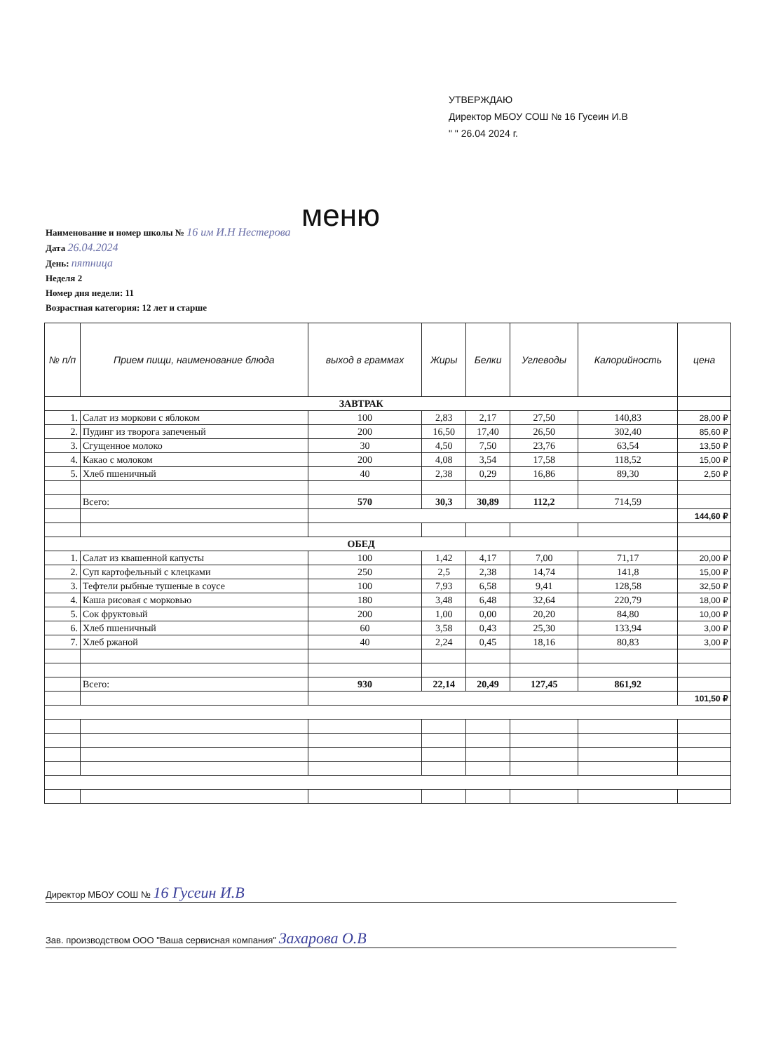УТВЕРЖДАЮ
Директор МБОУ СОШ № 16 Гусеин И.В
" " 26.04 2024 г.
меню
Наименование и номер школы № 16 им И.Н Нестерова
Дата 26.04.2024
День: пятница
Неделя 2
Номер дня недели: 11
Возрастная категория: 12 лет и старше
| № п/п | Прием пищи, наименование блюда | выход в граммах | Жиры | Белки | Углеводы | Калорийность | цена |
| --- | --- | --- | --- | --- | --- | --- | --- |
| ЗАВТРАК | | | | | | | |
| 1. | Салат из моркови с яблоком | 100 | 2,83 | 2,17 | 27,50 | 140,83 | 28,00 ₽ |
| 2. | Пудинг из творога запеченый | 200 | 16,50 | 17,40 | 26,50 | 302,40 | 85,60 ₽ |
| 3. | Сгущенное молоко | 30 | 4,50 | 7,50 | 23,76 | 63,54 | 13,50 ₽ |
| 4. | Какао с молоком | 200 | 4,08 | 3,54 | 17,58 | 118,52 | 15,00 ₽ |
| 5. | Хлеб пшеничный | 40 | 2,38 | 0,29 | 16,86 | 89,30 | 2,50 ₽ |
| | Всего: | 570 | 30,3 | 30,89 | 112,2 | 714,59 | |
| | | | | | | | 144,60 ₽ |
| ОБЕД | | | | | | | |
| 1. | Салат из квашенной капусты | 100 | 1,42 | 4,17 | 7,00 | 71,17 | 20,00 ₽ |
| 2. | Суп картофельный с клецками | 250 | 2,5 | 2,38 | 14,74 | 141,8 | 15,00 ₽ |
| 3. | Тефтели рыбные тушеные в соусе | 100 | 7,93 | 6,58 | 9,41 | 128,58 | 32,50 ₽ |
| 4. | Каша рисовая с морковью | 180 | 3,48 | 6,48 | 32,64 | 220,79 | 18,00 ₽ |
| 5. | Сок фруктовый | 200 | 1,00 | 0,00 | 20,20 | 84,80 | 10,00 ₽ |
| 6. | Хлеб пшеничный | 60 | 3,58 | 0,43 | 25,30 | 133,94 | 3,00 ₽ |
| 7. | Хлеб ржаной | 40 | 2,24 | 0,45 | 18,16 | 80,83 | 3,00 ₽ |
| | Всего: | 930 | 22,14 | 20,49 | 127,45 | 861,92 | |
| | | | | | | | 101,50 ₽ |
Директор МБОУ СОШ № 16 Гусеин И.В
Зав. производством ООО "Ваша сервисная компания" Захарова О.В